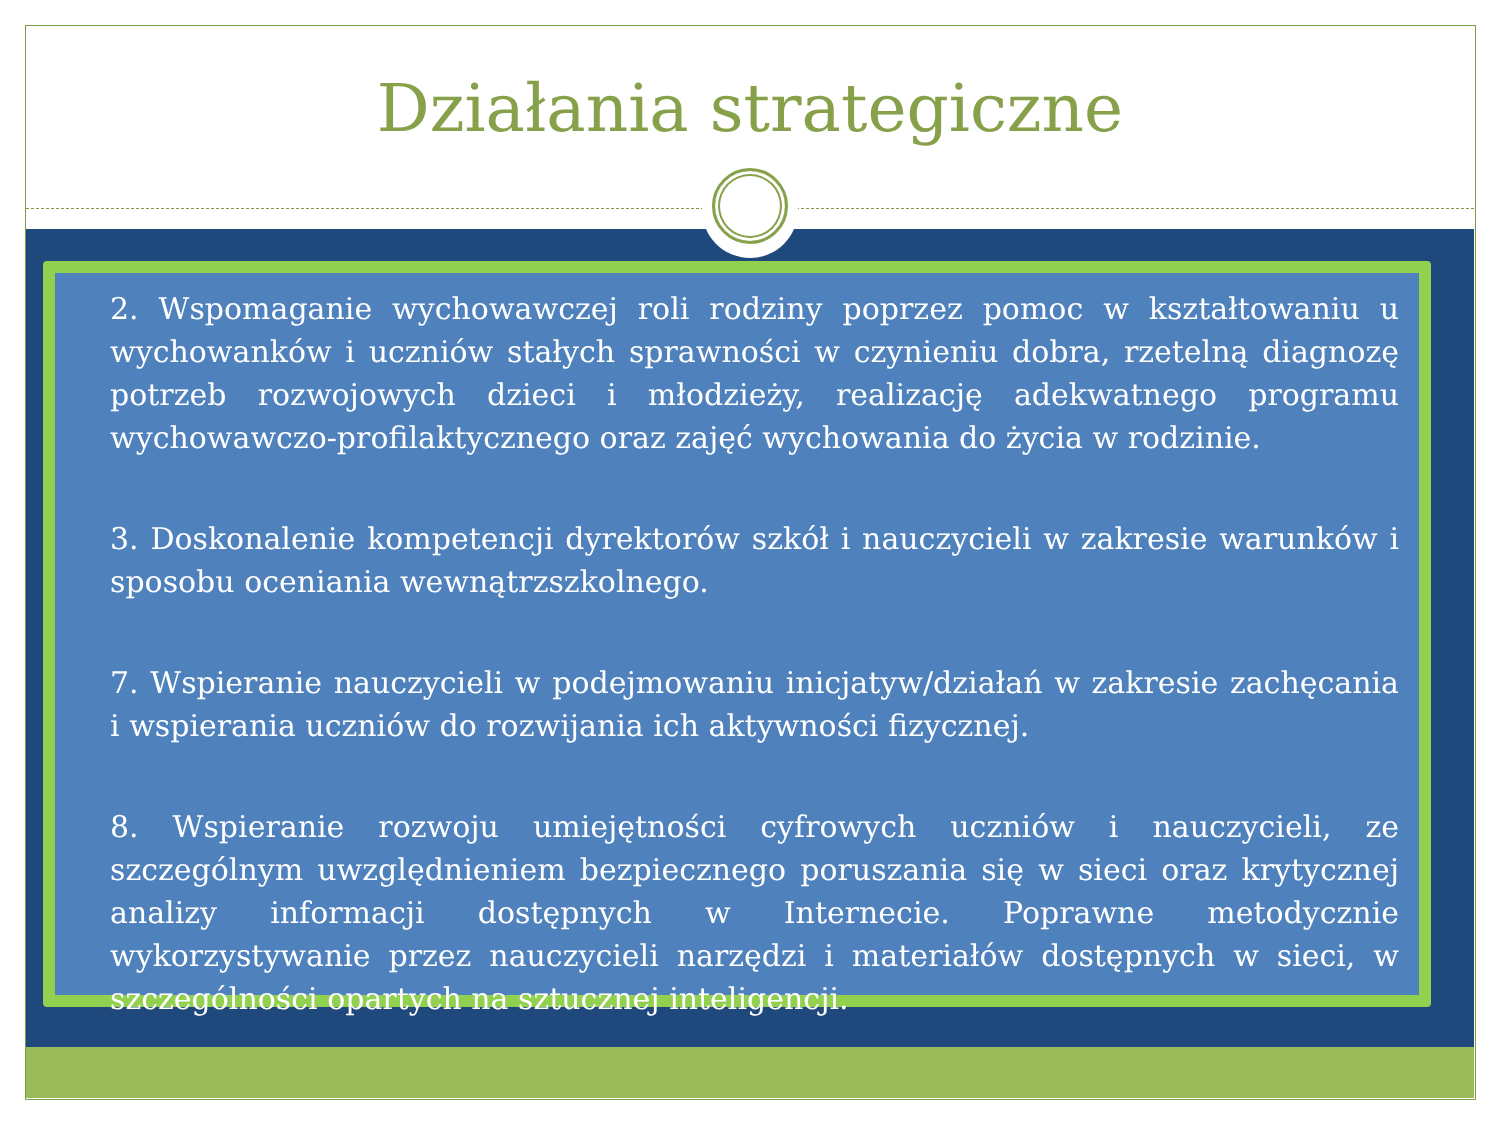Działania strategiczne
2. Wspomaganie wychowawczej roli rodziny poprzez pomoc w kształtowaniu u wychowanków i uczniów stałych sprawności w czynieniu dobra, rzetelną diagnozę potrzeb rozwojowych dzieci i młodzieży, realizację adekwatnego programu wychowawczo-profilaktycznego oraz zajęć wychowania do życia w rodzinie.
3. Doskonalenie kompetencji dyrektorów szkół i nauczycieli w zakresie warunków i sposobu oceniania wewnątrzszkolnego.
7. Wspieranie nauczycieli w podejmowaniu inicjatyw/działań w zakresie zachęcania i wspierania uczniów do rozwijania ich aktywności fizycznej.
8. Wspieranie rozwoju umiejętności cyfrowych uczniów i nauczycieli, ze szczególnym uwzględnieniem bezpiecznego poruszania się w sieci oraz krytycznej analizy informacji dostępnych w Internecie. Poprawne metodycznie wykorzystywanie przez nauczycieli narzędzi i materiałów dostępnych w sieci, w szczególności opartych na sztucznej inteligencji.